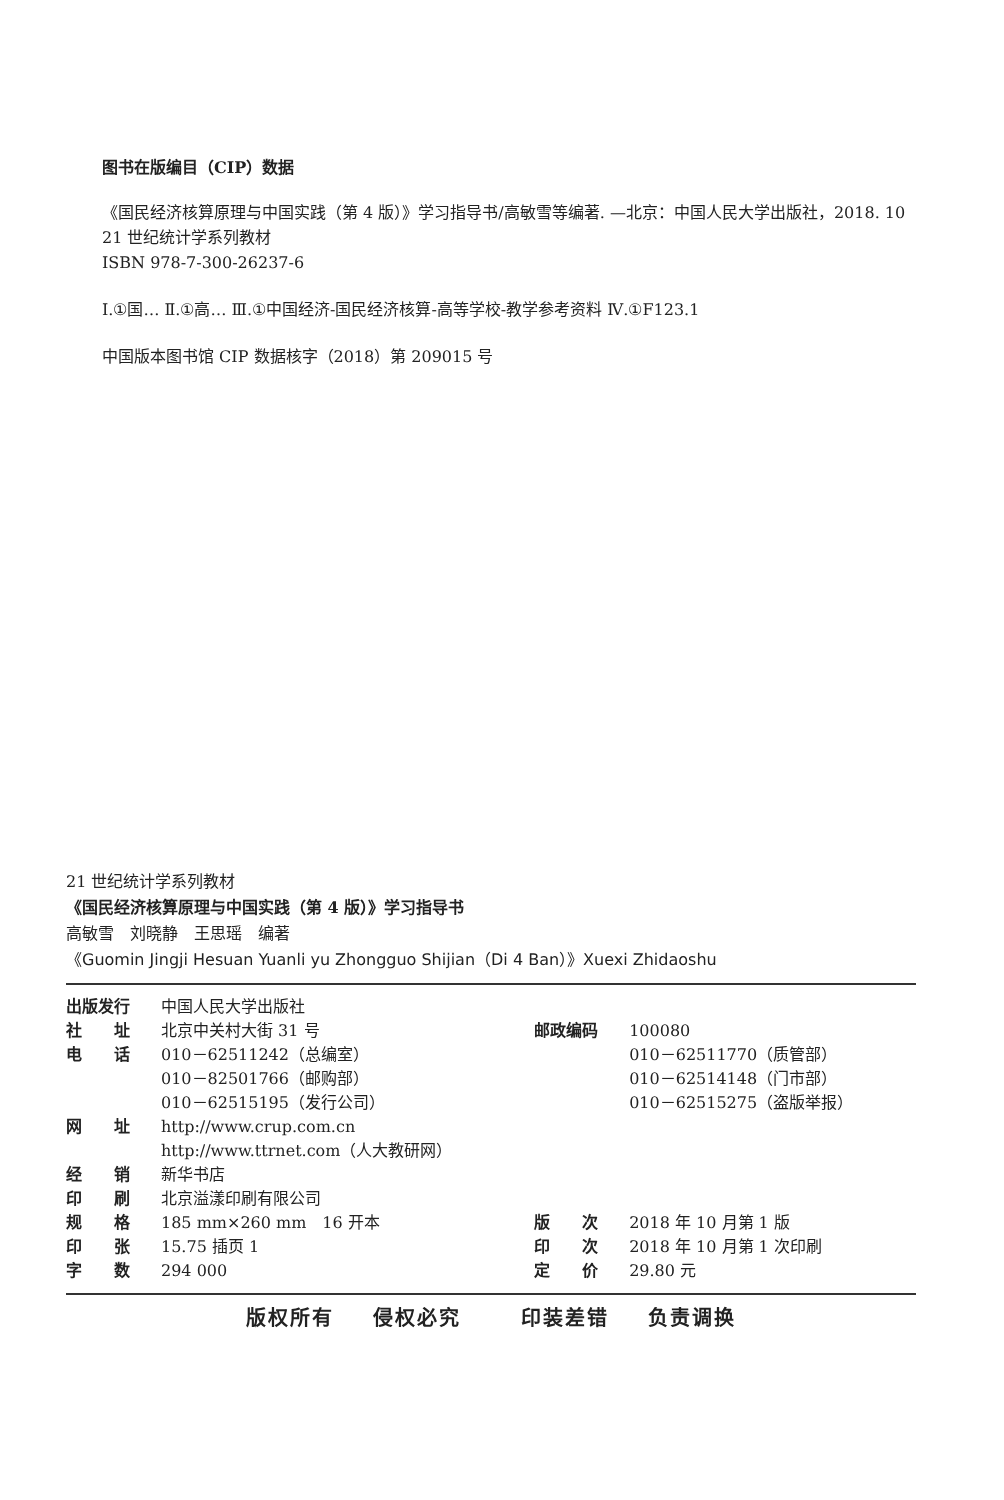图书在版编目（CIP）数据
《国民经济核算原理与中国实践（第 4 版）》学习指导书/高敏雪等编著. —北京：中国人民大学出版社，2018. 10
21 世纪统计学系列教材
ISBN 978-7-300-26237-6
Ⅰ.①国… Ⅱ.①高… Ⅲ.①中国经济-国民经济核算-高等学校-教学参考资料 Ⅳ.①F123.1
中国版本图书馆 CIP 数据核字（2018）第 209015 号
21 世纪统计学系列教材
《国民经济核算原理与中国实践（第 4 版）》学习指导书
高敏雪　刘晓静　王思瑶　编著
《Guomin Jingji Hesuan Yuanli yu Zhongguo Shijian（Di 4 Ban）》Xuexi Zhidaoshu
| 出版发行 | 中国人民大学出版社 | | |
| 社 址 | 北京中关村大街 31 号 | 邮政编码 | 100080 |
| 电 话 | 010－62511242（总编室） | | 010－62511770（质管部） |
| | 010－82501766（邮购部） | | 010－62514148（门市部） |
| | 010－62515195（发行公司） | | 010－62515275（盗版举报） |
| 网 址 | http://www.crup.com.cn | | |
| | http://www.ttrnet.com（人大教研网） | | |
| 经 销 | 新华书店 | | |
| 印 刷 | 北京溢漾印刷有限公司 | | |
| 规 格 | 185 mm×260 mm 16 开本 | 版 次 | 2018 年 10 月第 1 版 |
| 印 张 | 15.75 插页 1 | 印 次 | 2018 年 10 月第 1 次印刷 |
| 字 数 | 294 000 | 定 价 | 29.80 元 |
版权所有 侵权必究　 印装差错 负责调换